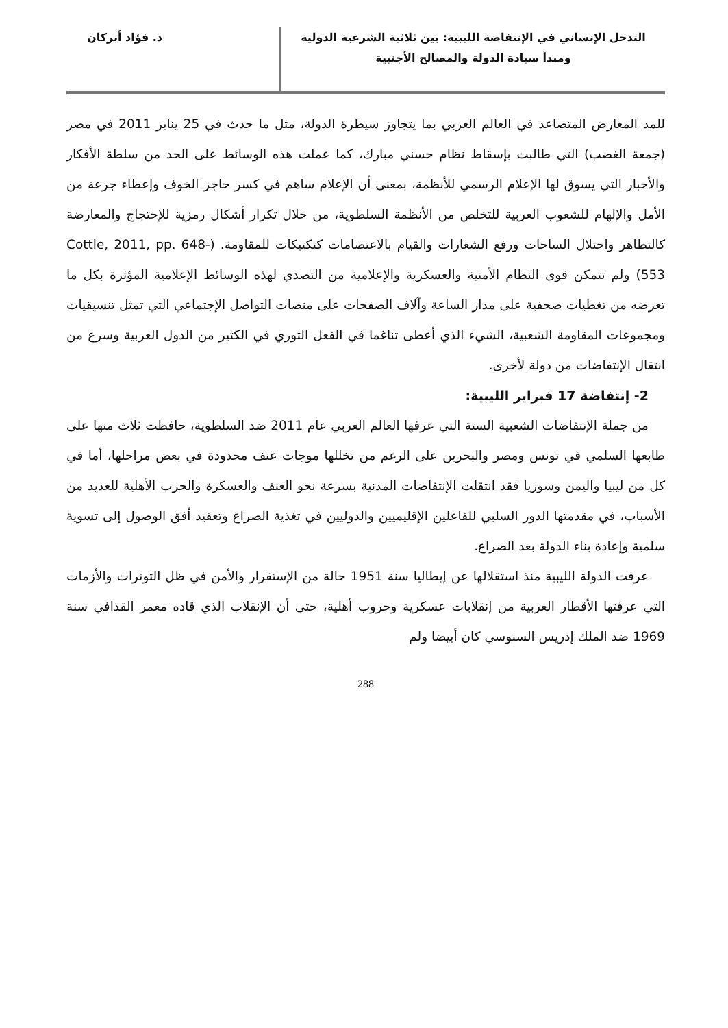التدخل الإنساني في الإنتفاضة الليبية: بين ثلاثية الشرعية الدولية
ومبدأ سيادة الدولة والمصالح الأجنبية
د. فؤاد أبركان
للمد المعارض المتصاعد في العالم العربي بما يتجاوز سيطرة الدولة، مثل ما حدث في 25 يناير 2011 في مصر (جمعة الغضب) التي طالبت بإسقاط نظام حسني مبارك، كما عملت هذه الوسائط على الحد من سلطة الأفكار والأخبار التي يسوق لها الإعلام الرسمي للأنظمة، بمعنى أن الإعلام ساهم في كسر حاجز الخوف وإعطاء جرعة من الأمل والإلهام للشعوب العربية للتخلص من الأنظمة السلطوية، من خلال تكرار أشكال رمزية للإحتجاج والمعارضة كالتظاهر واحتلال الساحات ورفع الشعارات والقيام بالاعتصامات كتكتيكات للمقاومة. (Cottle, 2011, pp. 648-553) ولم تتمكن قوى النظام الأمنية والعسكرية والإعلامية من التصدي لهذه الوسائط الإعلامية المؤثرة بكل ما تعرضه من تغطيات صحفية على مدار الساعة وآلاف الصفحات على منصات التواصل الإجتماعي التي تمثل تنسيقيات ومجموعات المقاومة الشعبية، الشيء الذي أعطى تناغما في الفعل الثوري في الكثير من الدول العربية وسرع من انتقال الإنتفاضات من دولة لأخرى.
2- إنتفاضة 17 فبراير الليبية:
من جملة الإنتفاضات الشعبية الستة التي عرفها العالم العربي عام 2011 ضد السلطوية، حافظت ثلاث منها على طابعها السلمي في تونس ومصر والبحرين على الرغم من تخللها موجات عنف محدودة في بعض مراحلها، أما في كل من ليبيا واليمن وسوريا فقد انتقلت الإنتفاضات المدنية بسرعة نحو العنف والعسكرة والحرب الأهلية للعديد من الأسباب، في مقدمتها الدور السلبي للفاعلين الإقليميين والدوليين في تغذية الصراع وتعقيد أفق الوصول إلى تسوية سلمية وإعادة بناء الدولة بعد الصراع.
عرفت الدولة الليبية منذ استقلالها عن إيطاليا سنة 1951 حالة من الإستقرار والأمن في ظل التوترات والأزمات التي عرفتها الأقطار العربية من إنقلابات عسكرية وحروب أهلية، حتى أن الإنقلاب الذي قاده معمر القذافي سنة 1969 ضد الملك إدريس السنوسي كان أبيضا ولم
288